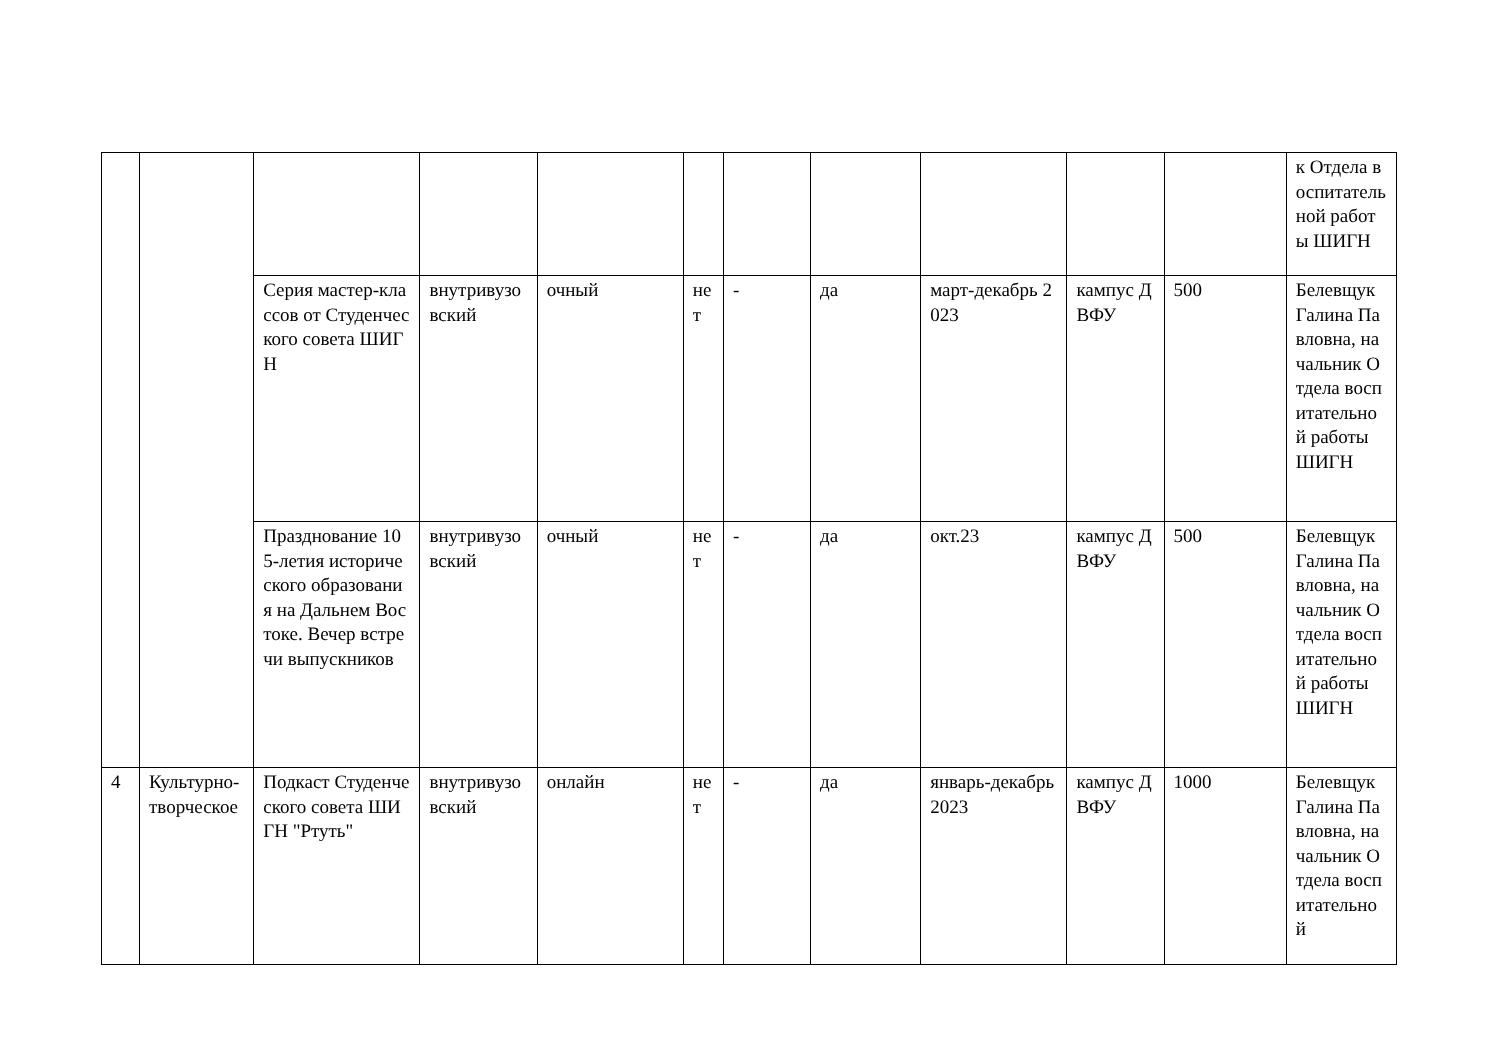| | | | | | | | | | | | к Отдела воспитательной работы ШИГН |
| | | Серия мастер-классов от Студенческого совета ШИГН | внутривузовский | очный | нет | - | да | март-декабрь 2023 | кампус ДВФУ | 500 | Белевщук Галина Павловна, начальник Отдела воспитательной работы ШИГН |
| | | Празднование 105-летия исторического образования на Дальнем Востоке. Вечер встречи выпускников | внутривузовский | очный | нет | - | да | окт.23 | кампус ДВФУ | 500 | Белевщук Галина Павловна, начальник Отдела воспитательной работы ШИГН |
| 4 | Культурно-творческое | Подкаст Студенческого совета ШИГН "Ртуть" | внутривузовский | онлайн | нет | - | да | январь-декабрь 2023 | кампус ДВФУ | 1000 | Белевщук Галина Павловна, начальник Отдела воспитательной |